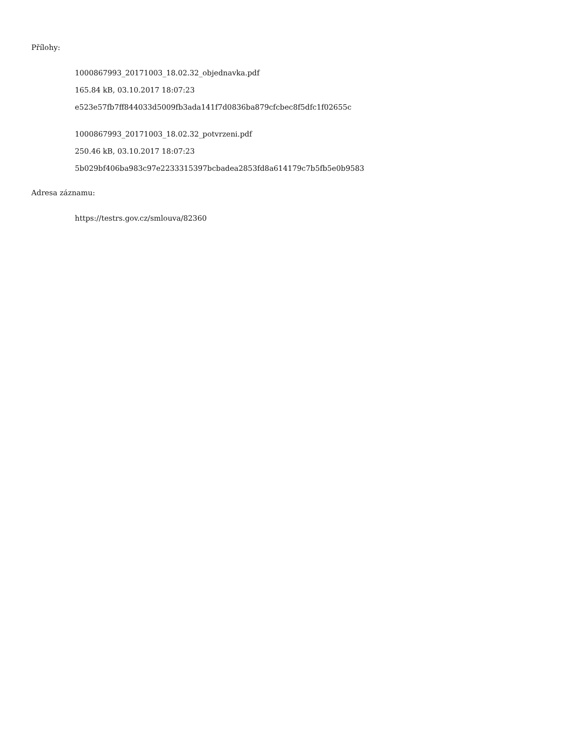Přílohy:
1000867993_20171003_18.02.32_objednavka.pdf
165.84 kB, 03.10.2017 18:07:23
e523e57fb7ff844033d5009fb3ada141f7d0836ba879cfcbec8f5dfc1f02655c
1000867993_20171003_18.02.32_potvrzeni.pdf
250.46 kB, 03.10.2017 18:07:23
5b029bf406ba983c97e2233315397bcbadea2853fd8a614179c7b5fb5e0b9583
Adresa záznamu:
https://testrs.gov.cz/smlouva/82360